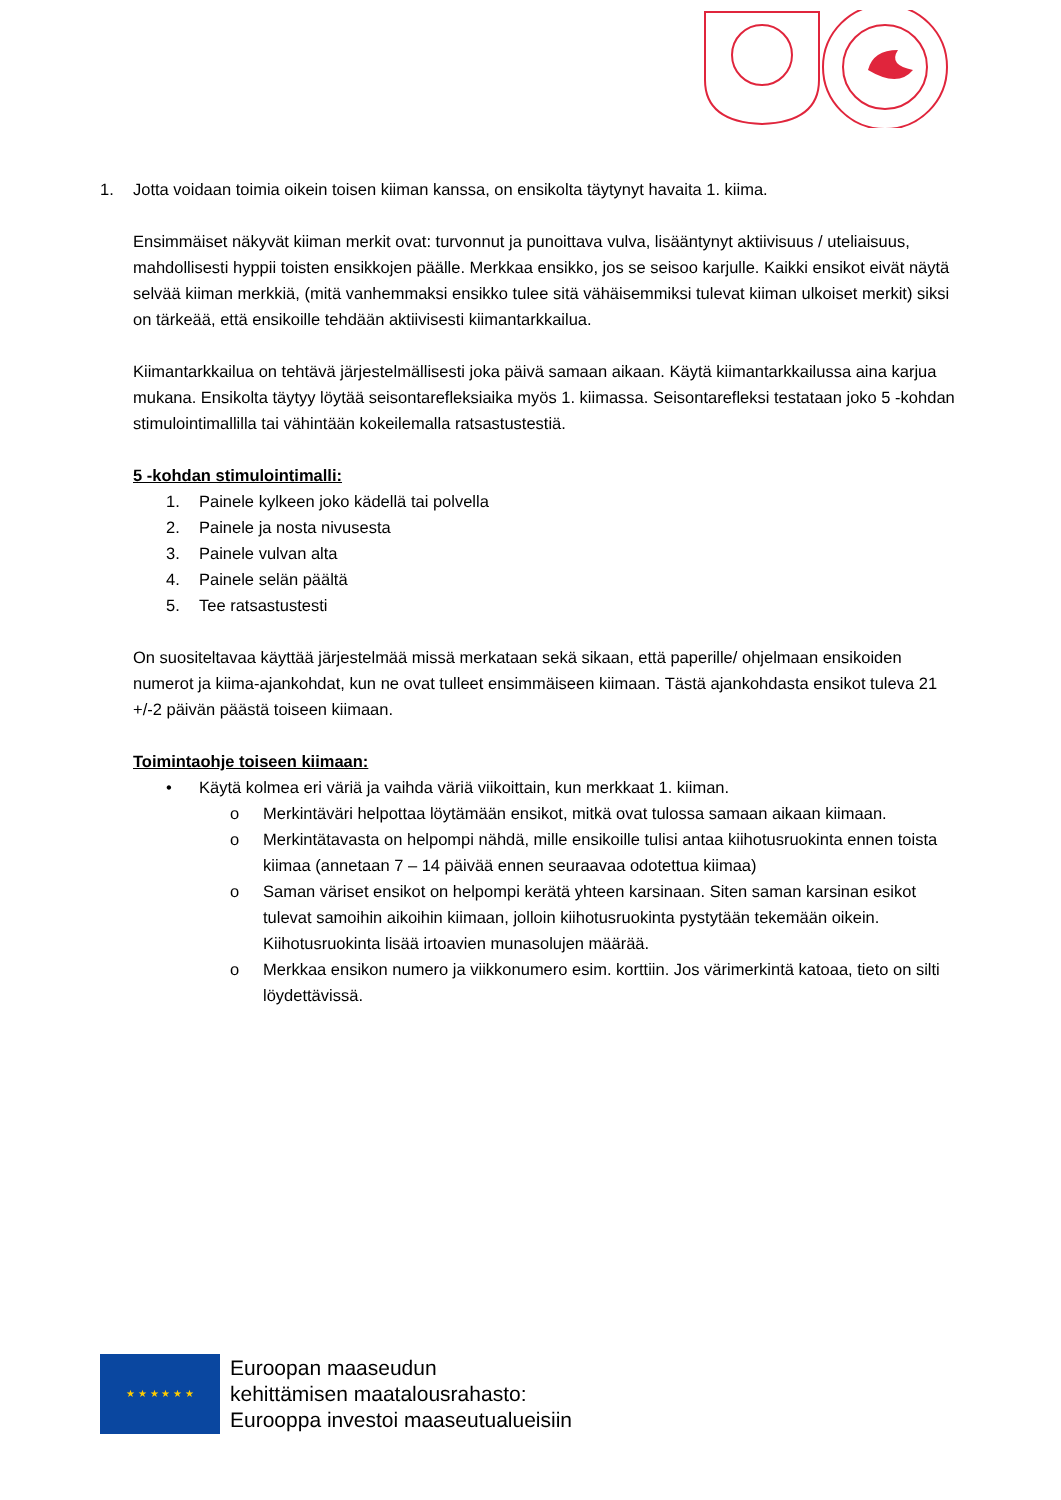1. Jotta voidaan toimia oikein toisen kiiman kanssa, on ensikolta täytynyt havaita 1. kiima.
Ensimmäiset näkyvät kiiman merkit ovat: turvonnut ja punoittava vulva, lisääntynyt aktiivisuus / uteliaisuus, mahdollisesti hyppii toisten ensikkojen päälle. Merkkaa ensikko, jos se seisoo karjulle. Kaikki ensikot eivät näytä selvää kiiman merkkiä, (mitä vanhemmaksi ensikko tulee sitä vähäisemmiksi tulevat kiiman ulkoiset merkit) siksi on tärkeää, että ensikoille tehdään aktiivisesti kiimantarkkailua.
Kiimantarkkailua on tehtävä järjestelmällisesti joka päivä samaan aikaan. Käytä kiimantarkkailussa aina karjua mukana. Ensikolta täytyy löytää seisontarefleksiaika myös 1. kiimassa. Seisontarefleksi testataan joko 5 -kohdan stimulointimallilla tai vähintään kokeilemalla ratsastustestiä.
5 -kohdan stimulointimalli:
1. Painele kylkeen joko kädellä tai polvella
2. Painele ja nosta nivusesta
3. Painele vulvan alta
4. Painele selän päältä
5. Tee ratsastustesti
On suositeltavaa käyttää järjestelmää missä merkataan sekä sikaan, että paperille/ ohjelmaan ensikoiden numerot ja kiima-ajankohdat, kun ne ovat tulleet ensimmäiseen kiimaan. Tästä ajankohdasta ensikot tuleva 21 +/-2 päivän päästä toiseen kiimaan.
Toimintaohje toiseen kiimaan:
• Käytä kolmea eri väriä ja vaihda väriä viikoittain, kun merkkaat 1. kiiman.
o Merkintäväri helpottaa löytämään ensikot, mitkä ovat tulossa samaan aikaan kiimaan.
o Merkintätavasta on helpompi nähdä, mille ensikoille tulisi antaa kiihotusruokinta ennen toista kiimaa (annetaan 7 – 14 päivää ennen seuraavaa odotettua kiimaa)
o Saman väriset ensikot on helpompi kerätä yhteen karsinaan. Siten saman karsinan esikot tulevat samoihin aikoihin kiimaan, jolloin kiihotusruokinta pystytään tekemään oikein. Kiihotusruokinta lisää irtoavien munasolujen määrää.
o Merkkaa ensikon numero ja viikkonumero esim. korttiin. Jos värimerkintä katoaa, tieto on silti löydettävissä.
★ ★ ★ ★ ★ ★
Euroopan maaseudun
kehittämisen maatalousrahasto:
Eurooppa investoi maaseutualueisiin